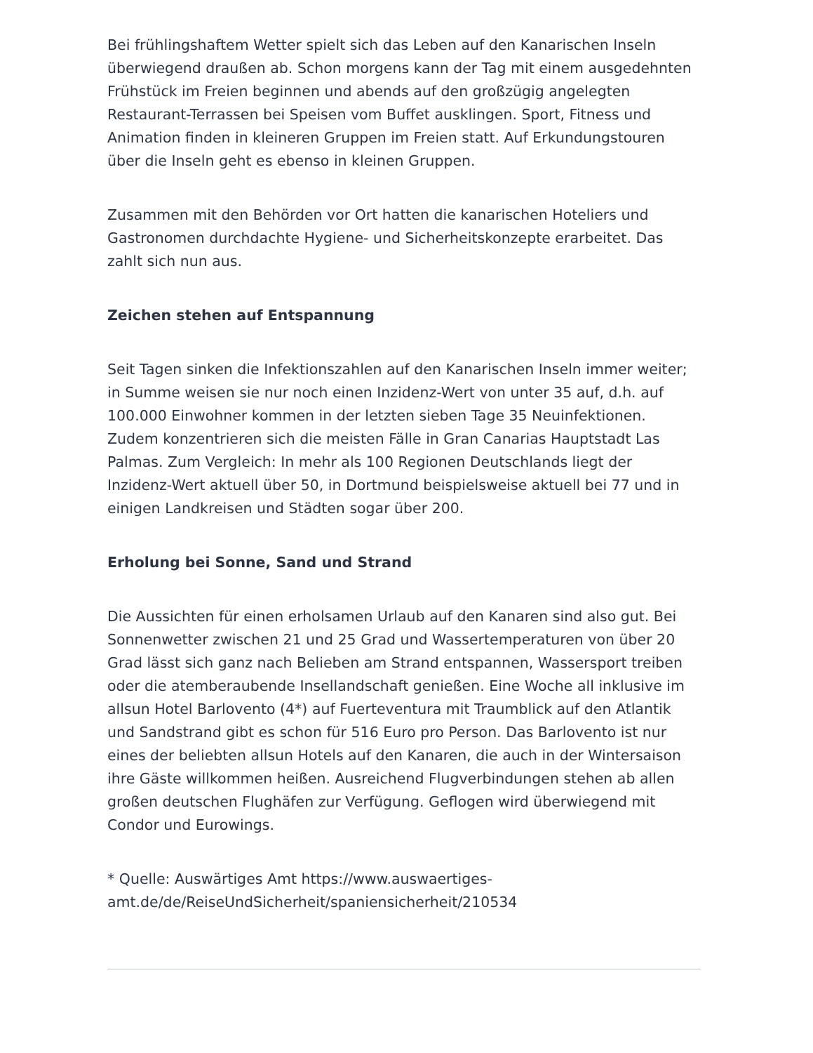Bei frühlingshaftem Wetter spielt sich das Leben auf den Kanarischen Inseln überwiegend draußen ab. Schon morgens kann der Tag mit einem ausgedehnten Frühstück im Freien beginnen und abends auf den großzügig angelegten Restaurant-Terrassen bei Speisen vom Buffet ausklingen. Sport, Fitness und Animation finden in kleineren Gruppen im Freien statt. Auf Erkundungstouren über die Inseln geht es ebenso in kleinen Gruppen.
Zusammen mit den Behörden vor Ort hatten die kanarischen Hoteliers und Gastronomen durchdachte Hygiene- und Sicherheitskonzepte erarbeitet. Das zahlt sich nun aus.
Zeichen stehen auf Entspannung
Seit Tagen sinken die Infektionszahlen auf den Kanarischen Inseln immer weiter; in Summe weisen sie nur noch einen Inzidenz-Wert von unter 35 auf, d.h. auf 100.000 Einwohner kommen in der letzten sieben Tage 35 Neuinfektionen. Zudem konzentrieren sich die meisten Fälle in Gran Canarias Hauptstadt Las Palmas. Zum Vergleich: In mehr als 100 Regionen Deutschlands liegt der Inzidenz-Wert aktuell über 50, in Dortmund beispielsweise aktuell bei 77 und in einigen Landkreisen und Städten sogar über 200.
Erholung bei Sonne, Sand und Strand
Die Aussichten für einen erholsamen Urlaub auf den Kanaren sind also gut. Bei Sonnenwetter zwischen 21 und 25 Grad und Wassertemperaturen von über 20 Grad lässt sich ganz nach Belieben am Strand entspannen, Wassersport treiben oder die atemberaubende Insellandschaft genießen. Eine Woche all inklusive im allsun Hotel Barlovento (4*) auf Fuerteventura mit Traumblick auf den Atlantik und Sandstrand gibt es schon für 516 Euro pro Person. Das Barlovento ist nur eines der beliebten allsun Hotels auf den Kanaren, die auch in der Wintersaison ihre Gäste willkommen heißen. Ausreichend Flugverbindungen stehen ab allen großen deutschen Flughäfen zur Verfügung. Geflogen wird überwiegend mit Condor und Eurowings.
* Quelle: Auswärtiges Amt https://www.auswaertiges-amt.de/de/ReiseUndSicherheit/spaniensicherheit/210534